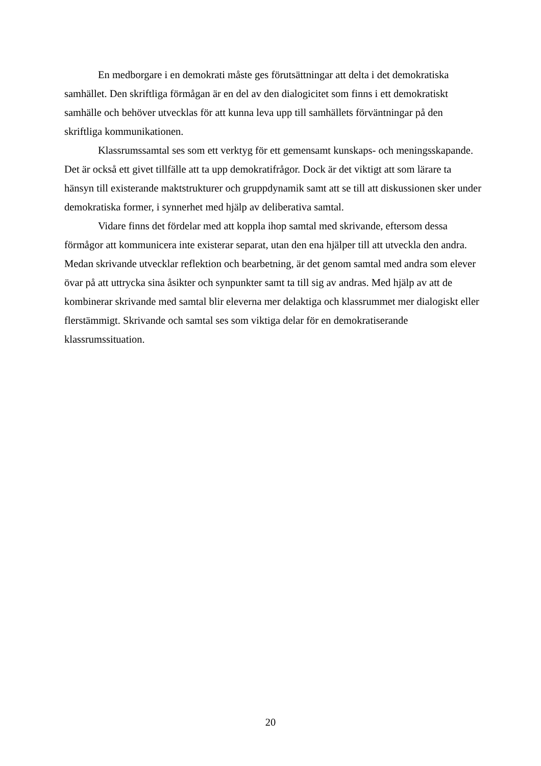En medborgare i en demokrati måste ges förutsättningar att delta i det demokratiska samhället. Den skriftliga förmågan är en del av den dialogicitet som finns i ett demokratiskt samhälle och behöver utvecklas för att kunna leva upp till samhällets förväntningar på den skriftliga kommunikationen.
Klassrumssamtal ses som ett verktyg för ett gemensamt kunskaps- och meningsskapande. Det är också ett givet tillfälle att ta upp demokratifrågor. Dock är det viktigt att som lärare ta hänsyn till existerande maktstrukturer och gruppdynamik samt att se till att diskussionen sker under demokratiska former, i synnerhet med hjälp av deliberativa samtal.
Vidare finns det fördelar med att koppla ihop samtal med skrivande, eftersom dessa förmågor att kommunicera inte existerar separat, utan den ena hjälper till att utveckla den andra. Medan skrivande utvecklar reflektion och bearbetning, är det genom samtal med andra som elever övar på att uttrycka sina åsikter och synpunkter samt ta till sig av andras. Med hjälp av att de kombinerar skrivande med samtal blir eleverna mer delaktiga och klassrummet mer dialogiskt eller flerstämmigt. Skrivande och samtal ses som viktiga delar för en demokratiserande klassrumssituation.
20